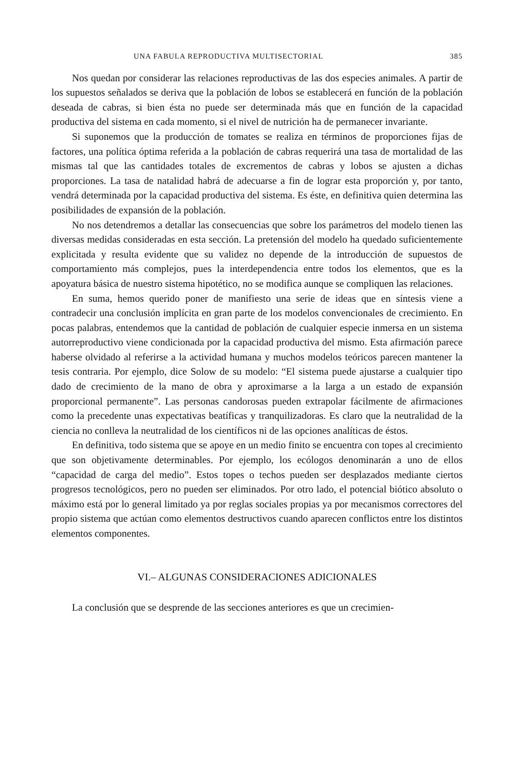UNA FABULA REPRODUCTIVA MULTISECTORIAL 385
Nos quedan por considerar las relaciones reproductivas de las dos especies animales. A partir de los supuestos señalados se deriva que la población de lobos se establecerá en función de la población deseada de cabras, si bien ésta no puede ser determinada más que en función de la capacidad productiva del sistema en cada momento, si el nivel de nutrición ha de permanecer invariante.
Si suponemos que la producción de tomates se realiza en términos de proporciones fijas de factores, una política óptima referida a la población de cabras requerirá una tasa de mortalidad de las mismas tal que las cantidades totales de excrementos de cabras y lobos se ajusten a dichas proporciones. La tasa de natalidad habrá de adecuarse a fin de lograr esta proporción y, por tanto, vendrá determinada por la capacidad productiva del sistema. Es éste, en definitiva quien determina las posibilidades de expansión de la población.
No nos detendremos a detallar las consecuencias que sobre los parámetros del modelo tienen las diversas medidas consideradas en esta sección. La pretensión del modelo ha quedado suficientemente explicitada y resulta evidente que su validez no depende de la introducción de supuestos de comportamiento más complejos, pues la interdependencia entre todos los elementos, que es la apoyatura básica de nuestro sistema hipotético, no se modifica aunque se compliquen las relaciones.
En suma, hemos querido poner de manifiesto una serie de ideas que en síntesis viene a contradecir una conclusión implícita en gran parte de los modelos convencionales de crecimiento. En pocas palabras, entendemos que la cantidad de población de cualquier especie inmersa en un sistema autorreproductivo viene condicionada por la capacidad productiva del mismo. Esta afirmación parece haberse olvidado al referirse a la actividad humana y muchos modelos teóricos parecen mantener la tesis contraria. Por ejemplo, dice Solow de su modelo: “El sistema puede ajustarse a cualquier tipo dado de crecimiento de la mano de obra y aproximarse a la larga a un estado de expansión proporcional permanente”. Las personas candorosas pueden extrapolar fácilmente de afirmaciones como la precedente unas expectativas beatíficas y tranquilizadoras. Es claro que la neutralidad de la ciencia no conlleva la neutralidad de los científicos ni de las opciones analíticas de éstos.
En definitiva, todo sistema que se apoye en un medio finito se encuentra con topes al crecimiento que son objetivamente determinables. Por ejemplo, los ecólogos denominarán a uno de ellos “capacidad de carga del medio”. Estos topes o techos pueden ser desplazados mediante ciertos progresos tecnológicos, pero no pueden ser eliminados. Por otro lado, el potencial biótico absoluto o máximo está por lo general limitado ya por reglas sociales propias ya por mecanismos correctores del propio sistema que actúan como elementos destructivos cuando aparecen conflictos entre los distintos elementos componentes.
VI.– ALGUNAS CONSIDERACIONES ADICIONALES
La conclusión que se desprende de las secciones anteriores es que un crecimien-